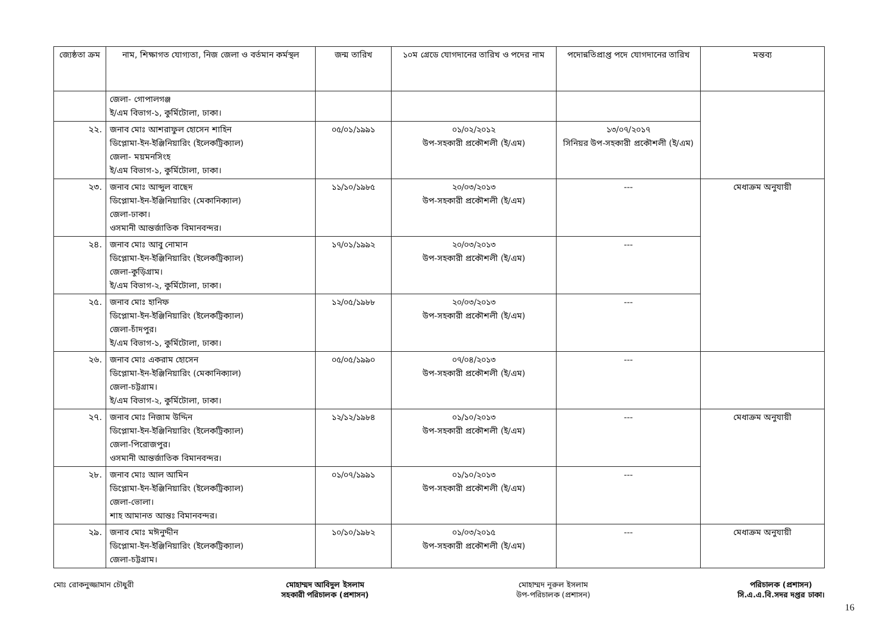| জ্যেষ্ঠতা ক্রম | নাম, শিক্ষাগত যোগ্যতা, নিজ জেলা ও বর্তমান কর্মস্থল | জন্ম তারিখ | ১০ম গ্রেডে যোগদানের তারিখ ও পদের নাম | পদোন্নতিপ্রাপ্ত পদে যোগদানের তারিখ | মন্তব্য |
| --- | --- | --- | --- | --- | --- |
| | জেলা- গোপালগঞ্জ ই/এম বিভাগ-১, কুর্মিটোলা, ঢাকা। | | | | |
| ২২. | জনাব মোঃ আশরাফুল হোসেন শাহিন ডিপ্লোমা-ইন-ইঞ্জিনিয়ারিং (ইলেকট্রিক্যাল) জেলা- ময়মনসিংহ ই/এম বিভাগ-১, কুর্মিটোলা, ঢাকা। | ০৫/০১/১৯৯১ | ০১/০২/২০১২ উপ-সহকারী প্রকৌশলী (ই/এম) | ১৩/০৭/২০১৭ সিনিয়র উপ-সহকারী প্রকৌশলী (ই/এম) | |
| ২৩. | জনাব মোঃ আব্দুল বাছেদ ডিপ্লোমা-ইন-ইঞ্জিনিয়ারিং (মেকানিক্যাল) জেলা-ঢাকা। ওসমানী আন্তর্জাতিক বিমানবন্দর। | ১১/১০/১৯৮৫ | ২০/০৩/২০১৩ উপ-সহকারী প্রকৌশলী (ই/এম) | --- | মেধাক্রম অনুযায়ী |
| ২৪. | জনাব মোঃ আবু নোমান ডিপ্লোমা-ইন-ইঞ্জিনিয়ারিং (ইলেকট্রিক্যাল) জেলা-কুড়িগ্রাম। ই/এম বিভাগ-২, কুর্মিটোলা, ঢাকা। | ১৭/০১/১৯৯২ | ২০/০৩/২০১৩ উপ-সহকারী প্রকৌশলী (ই/এম) | --- | |
| ২৫. | জনাব মোঃ হানিফ ডিপ্লোমা-ইন-ইঞ্জিনিয়ারিং (ইলেকট্রিক্যাল) জেলা-চাঁদপুর। ই/এম বিভাগ-১, কুর্মিটোলা, ঢাকা। | ১২/০৫/১৯৮৮ | ২০/০৩/২০১৩ উপ-সহকারী প্রকৌশলী (ই/এম) | --- | |
| ২৬. | জনাব মোঃ একরাম হোসেন ডিপ্লোমা-ইন-ইঞ্জিনিয়ারিং (মেকানিক্যাল) জেলা-চট্টগ্রাম। ই/এম বিভাগ-২, কুর্মিটোলা, ঢাকা। | ০৫/০৫/১৯৯০ | ০৭/০৪/২০১৩ উপ-সহকারী প্রকৌশলী (ই/এম) | --- | |
| ২৭. | জনাব মোঃ নিজাম উদ্দিন ডিপ্লোমা-ইন-ইঞ্জিনিয়ারিং (ইলেকট্রিক্যাল) জেলা-পিরোজপুর। ওসমানী আন্তর্জাতিক বিমানবন্দর। | ১২/১২/১৯৮৪ | ০১/১০/২০১৩ উপ-সহকারী প্রকৌশলী (ই/এম) | --- | মেধাক্রম অনুযায়ী |
| ২৮. | জনাব মোঃ আল আমিন ডিপ্লোমা-ইন-ইঞ্জিনিয়ারিং (ইলেকট্রিক্যাল) জেলা-ভোলা। শাহ আমানত আন্তঃ বিমানবন্দর। | ০১/০৭/১৯৯১ | ০১/১০/২০১৩ উপ-সহকারী প্রকৌশলী (ই/এম) | --- | |
| ২৯. | জনাব মোঃ মঈনুদ্দীন ডিপ্লোমা-ইন-ইঞ্জিনিয়ারিং (ইলেকট্রিক্যাল) জেলা-চট্টগ্রাম। | ১০/১০/১৯৮২ | ০১/০৩/২০১৫ উপ-সহকারী প্রকৌশলী (ই/এম) | --- | মেধাক্রম অনুযায়ী |
মোঃ রোকনুজ্জামান চৌধুরী মোহাম্মদ আবিদুল ইসলাম
সহকারী পরিচালক (প্রশাসন)
মোহাম্মদ নূরুল ইসলাম
উপ-পরিচালক (প্রশাসন)
পরিচালক (প্রশাসন)
সি.এ.এ.বি.সদর দপ্তর ঢাকা।
16